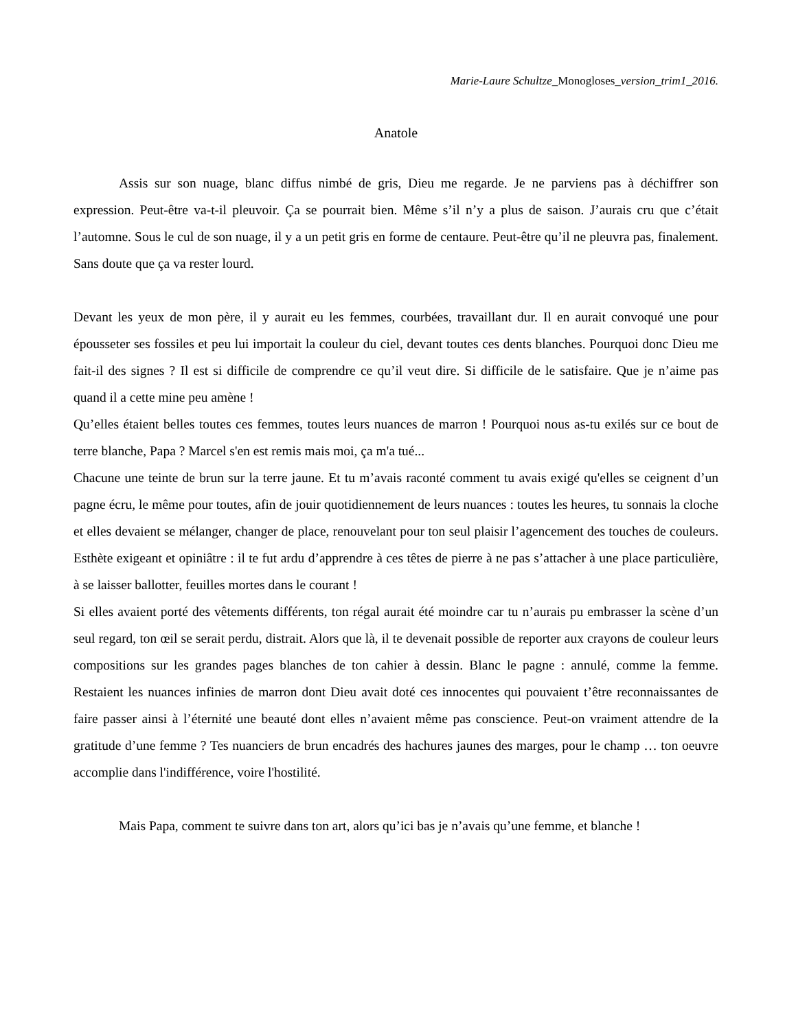Marie-Laure Schultze_Monogloses_version_trim1_2016.
Anatole
Assis sur son nuage, blanc diffus nimbé de gris, Dieu me regarde. Je ne parviens pas à déchiffrer son expression. Peut-être va-t-il pleuvoir. Ça se pourrait bien. Même s’il n’y a plus de saison. J’aurais cru que c’était l’automne. Sous le cul de son nuage, il y a un petit gris en forme de centaure. Peut-être qu’il ne pleuvra pas, finalement. Sans doute que ça va rester lourd.
Devant les yeux de mon père, il y aurait eu les femmes, courbées, travaillant dur. Il en aurait convoqué une pour épousseter ses fossiles et peu lui importait la couleur du ciel, devant toutes ces dents blanches. Pourquoi donc Dieu me fait-il des signes ? Il est si difficile de comprendre ce qu’il veut dire. Si difficile de le satisfaire. Que je n’aime pas quand il a cette mine peu amène !
Qu’elles étaient belles toutes ces femmes, toutes leurs nuances de marron ! Pourquoi nous as-tu exilés sur ce bout de terre blanche, Papa ? Marcel s'en est remis mais moi, ça m'a tué...
Chacune une teinte de brun sur la terre jaune. Et tu m’avais raconté comment tu avais exigé qu'elles se ceignent d’un pagne écru, le même pour toutes, afin de jouir quotidiennement de leurs nuances : toutes les heures, tu sonnais la cloche et elles devaient se mélanger, changer de place, renouvelant pour ton seul plaisir l’agencement des touches de couleurs. Esthète exigeant et opiniâtre : il te fut ardu d’apprendre à ces têtes de pierre à ne pas s’attacher à une place particulière, à se laisser ballotter, feuilles mortes dans le courant !
Si elles avaient porté des vêtements différents, ton régal aurait été moindre car tu n’aurais pu embrasser la scène d’un seul regard, ton œil se serait perdu, distrait. Alors que là, il te devenait possible de reporter aux crayons de couleur leurs compositions sur les grandes pages blanches de ton cahier à dessin. Blanc le pagne : annulé, comme la femme. Restaient les nuances infinies de marron dont Dieu avait doté ces innocentes qui pouvaient t’être reconnaissantes de faire passer ainsi à l’éternité une beauté dont elles n’avaient même pas conscience. Peut-on vraiment attendre de la gratitude d’une femme ? Tes nuanciers de brun encadrés des hachures jaunes des marges, pour le champ … ton oeuvre accomplie dans l'indifférence, voire l'hostilité.
Mais Papa, comment te suivre dans ton art, alors qu’ici bas je n’avais qu’une femme, et blanche !